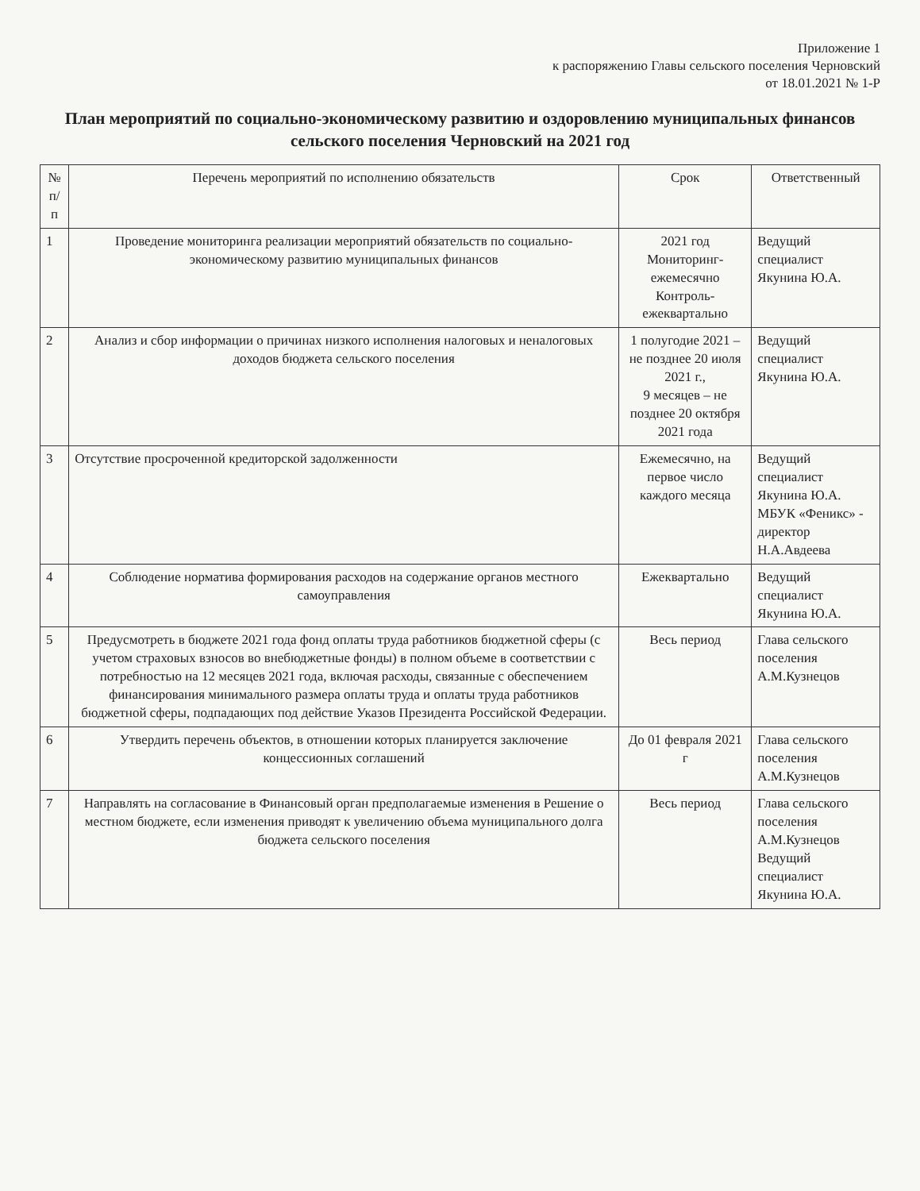Приложение 1
к распоряжению Главы сельского поселения Черновский
от 18.01.2021 № 1-Р
План мероприятий по социально-экономическому развитию и оздоровлению муниципальных финансов
сельского поселения Черновский на 2021 год
| № п/п | Перечень мероприятий по исполнению обязательств | Срок | Ответственный |
| --- | --- | --- | --- |
| 1 | Проведение мониторинга реализации мероприятий обязательств по социально-экономическому развитию муниципальных финансов | 2021 год Мониторинг-ежемесячно Контроль-ежеквартально | Ведущий специалист Якунина Ю.А. |
| 2 | Анализ и сбор информации о причинах низкого исполнения налоговых и неналоговых доходов бюджета сельского поселения | 1 полугодие 2021 – не позднее 20 июля 2021 г., 9 месяцев – не позднее 20 октября 2021 года | Ведущий специалист Якунина Ю.А. |
| 3 | Отсутствие просроченной кредиторской задолженности | Ежемесячно, на первое число каждого месяца | Ведущий специалист Якунина Ю.А. МБУК «Феникс» - директор Н.А.Авдеева |
| 4 | Соблюдение норматива формирования расходов на содержание органов местного самоуправления | Ежеквартально | Ведущий специалист Якунина Ю.А. |
| 5 | Предусмотреть в бюджете 2021 года фонд оплаты труда работников бюджетной сферы (с учетом страховых взносов во внебюджетные фонды) в полном объеме в соответствии с потребностью на 12 месяцев 2021 года, включая расходы, связанные с обеспечением финансирования минимального размера оплаты труда и оплаты труда работников бюджетной сферы, подпадающих под действие Указов Президента Российской Федерации. | Весь период | Глава сельского поселения А.М.Кузнецов |
| 6 | Утвердить перечень объектов, в отношении которых планируется заключение концессионных соглашений | До 01 февраля 2021 г | Глава сельского поселения А.М.Кузнецов |
| 7 | Направлять на согласование в Финансовый орган предполагаемые изменения в Решение о местном бюджете, если изменения приводят к увеличению объема муниципального долга бюджета сельского поселения | Весь период | Глава сельского поселения А.М.Кузнецов Ведущий специалист Якунина Ю.А. |